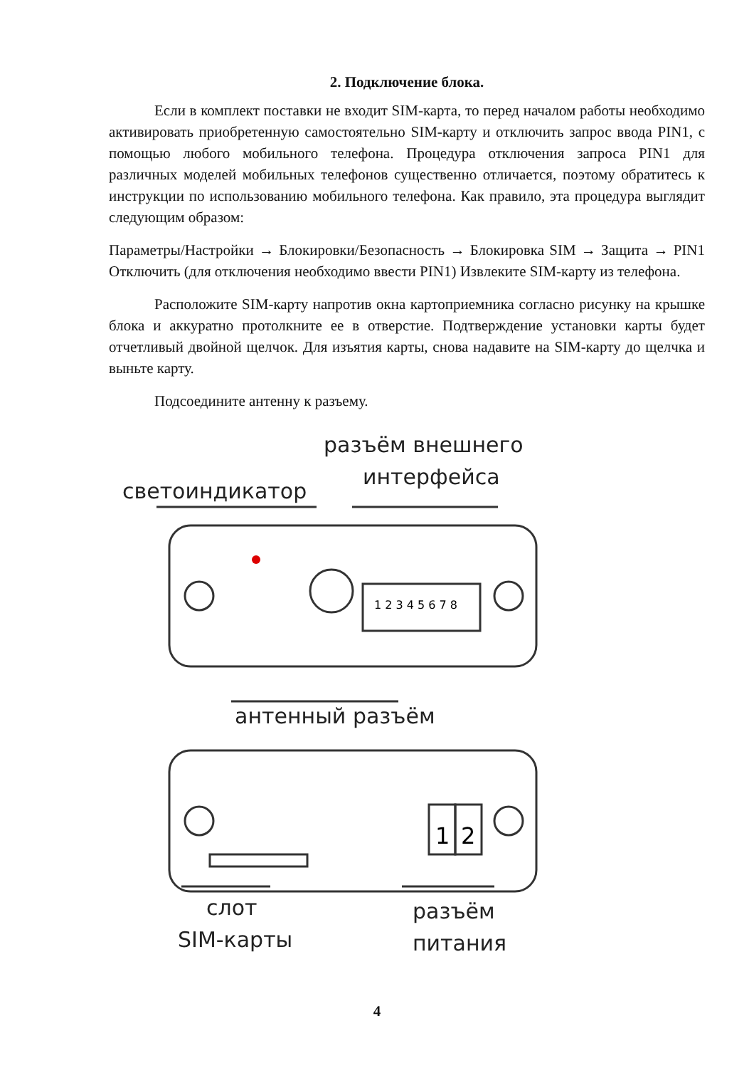2. Подключение блока.
Если в комплект поставки не входит SIM-карта, то перед началом работы необходимо активировать приобретенную самостоятельно SIM-карту и отключить запрос ввода PIN1, с помощью любого мобильного телефона. Процедура отключения запроса PIN1 для различных моделей мобильных телефонов существенно отличается, поэтому обратитесь к инструкции по использованию мобильного телефона. Как правило, эта процедура выглядит следующим образом:
Параметры/Настройки → Блокировки/Безопасность → Блокировка SIM → Защита → PIN1 Отключить (для отключения необходимо ввести PIN1) Извлеките SIM-карту из телефона.
Расположите SIM-карту напротив окна картоприемника согласно рисунку на крышке блока и аккуратно протолкните ее в отверстие. Подтверждение установки карты будет отчетливый двойной щелчок. Для изъятия карты, снова надавите на SIM-карту до щелчка и выньте карту.
Подсоедините антенну к разъему.
разъём внешнего
интерфейса
светоиндикатор
антенный разъём
слот
SIM-карты
разъём
питания
1 2 3 4 5 6 7 8
1
2
4